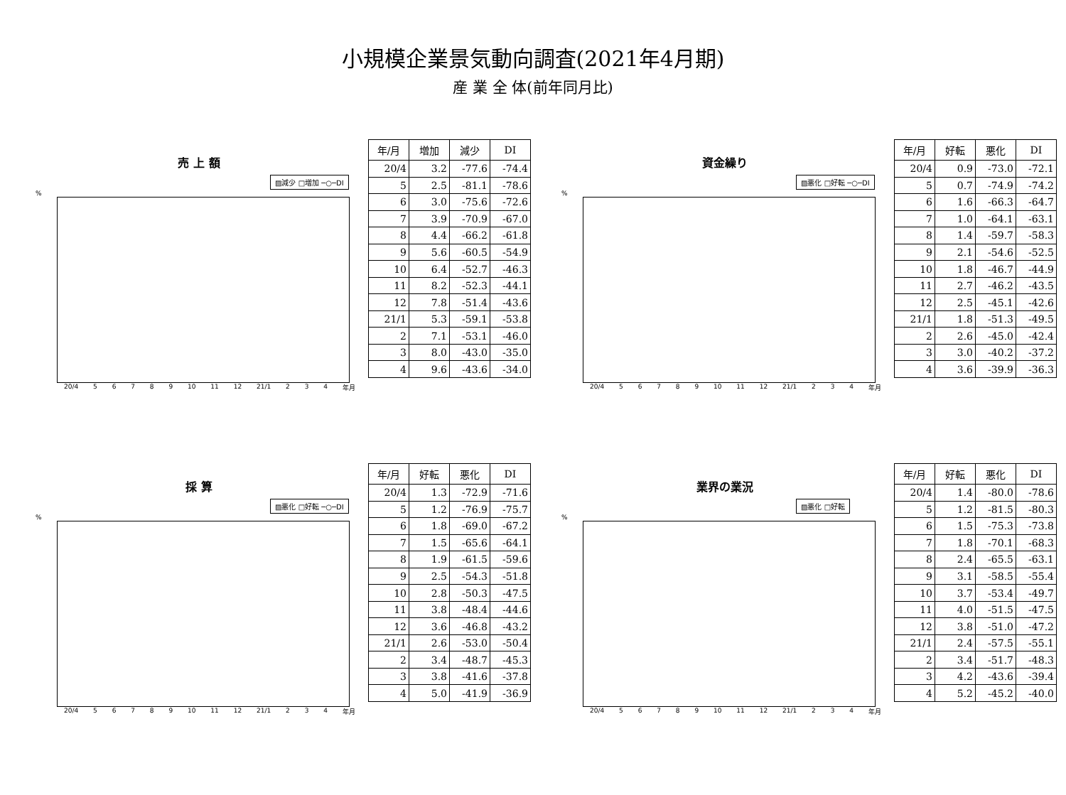小規模企業景気動向調査(2021年4月期)
産 業 全 体(前年同月比)
売 上 額
▨減少 □増加 ─○─DI
%
20/4 56789 10 11 12 21/1 2 3 4 年月
| 年/月 | 増加 | 減少 | DI |
| --- | --- | --- | --- |
| 20/4 | 3.2 | -77.6 | -74.4 |
| 5 | 2.5 | -81.1 | -78.6 |
| 6 | 3.0 | -75.6 | -72.6 |
| 7 | 3.9 | -70.9 | -67.0 |
| 8 | 4.4 | -66.2 | -61.8 |
| 9 | 5.6 | -60.5 | -54.9 |
| 10 | 6.4 | -52.7 | -46.3 |
| 11 | 8.2 | -52.3 | -44.1 |
| 12 | 7.8 | -51.4 | -43.6 |
| 21/1 | 5.3 | -59.1 | -53.8 |
| 2 | 7.1 | -53.1 | -46.0 |
| 3 | 8.0 | -43.0 | -35.0 |
| 4 | 9.6 | -43.6 | -34.0 |
資金繰り
▨悪化 □好転 ─○─DI
%
20/4 56789 10 11 12 21/1 2 3 4 年月
| 年/月 | 好転 | 悪化 | DI |
| --- | --- | --- | --- |
| 20/4 | 0.9 | -73.0 | -72.1 |
| 5 | 0.7 | -74.9 | -74.2 |
| 6 | 1.6 | -66.3 | -64.7 |
| 7 | 1.0 | -64.1 | -63.1 |
| 8 | 1.4 | -59.7 | -58.3 |
| 9 | 2.1 | -54.6 | -52.5 |
| 10 | 1.8 | -46.7 | -44.9 |
| 11 | 2.7 | -46.2 | -43.5 |
| 12 | 2.5 | -45.1 | -42.6 |
| 21/1 | 1.8 | -51.3 | -49.5 |
| 2 | 2.6 | -45.0 | -42.4 |
| 3 | 3.0 | -40.2 | -37.2 |
| 4 | 3.6 | -39.9 | -36.3 |
採 算
▨悪化 □好転 ─○─DI
%
20/4 56789 10 11 12 21/1 2 3 4 年月
| 年/月 | 好転 | 悪化 | DI |
| --- | --- | --- | --- |
| 20/4 | 1.3 | -72.9 | -71.6 |
| 5 | 1.2 | -76.9 | -75.7 |
| 6 | 1.8 | -69.0 | -67.2 |
| 7 | 1.5 | -65.6 | -64.1 |
| 8 | 1.9 | -61.5 | -59.6 |
| 9 | 2.5 | -54.3 | -51.8 |
| 10 | 2.8 | -50.3 | -47.5 |
| 11 | 3.8 | -48.4 | -44.6 |
| 12 | 3.6 | -46.8 | -43.2 |
| 21/1 | 2.6 | -53.0 | -50.4 |
| 2 | 3.4 | -48.7 | -45.3 |
| 3 | 3.8 | -41.6 | -37.8 |
| 4 | 5.0 | -41.9 | -36.9 |
業界の業況
▨悪化 □好転
%
20/4 56789 10 11 12 21/1 2 3 4 年月
| 年/月 | 好転 | 悪化 | DI |
| --- | --- | --- | --- |
| 20/4 | 1.4 | -80.0 | -78.6 |
| 5 | 1.2 | -81.5 | -80.3 |
| 6 | 1.5 | -75.3 | -73.8 |
| 7 | 1.8 | -70.1 | -68.3 |
| 8 | 2.4 | -65.5 | -63.1 |
| 9 | 3.1 | -58.5 | -55.4 |
| 10 | 3.7 | -53.4 | -49.7 |
| 11 | 4.0 | -51.5 | -47.5 |
| 12 | 3.8 | -51.0 | -47.2 |
| 21/1 | 2.4 | -57.5 | -55.1 |
| 2 | 3.4 | -51.7 | -48.3 |
| 3 | 4.2 | -43.6 | -39.4 |
| 4 | 5.2 | -45.2 | -40.0 |